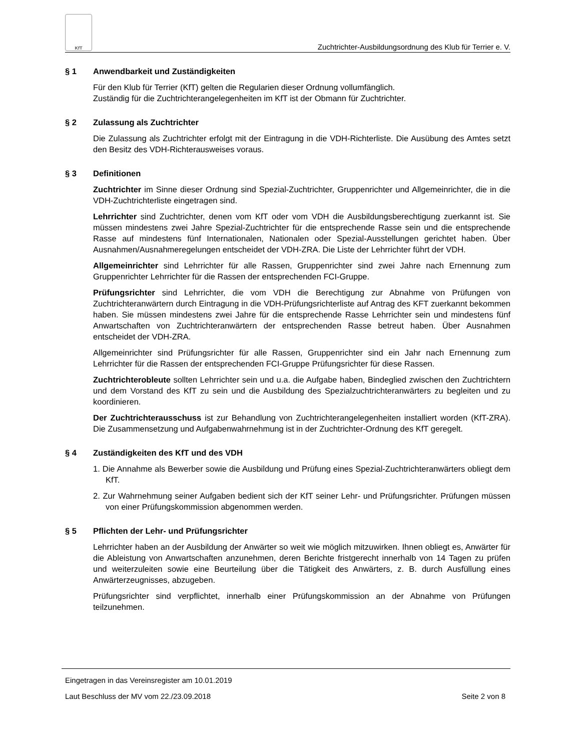KfT
Zuchtrichter-Ausbildungsordnung des Klub für Terrier e. V.
§ 1 Anwendbarkeit und Zuständigkeiten
Für den Klub für Terrier (KfT) gelten die Regularien dieser Ordnung vollumfänglich.
Zuständig für die Zuchtrichterangelegenheiten im KfT ist der Obmann für Zuchtrichter.
§ 2 Zulassung als Zuchtrichter
Die Zulassung als Zuchtrichter erfolgt mit der Eintragung in die VDH-Richterliste. Die Ausübung des Amtes setzt den Besitz des VDH-Richterausweises voraus.
§ 3 Definitionen
Zuchtrichter im Sinne dieser Ordnung sind Spezial-Zuchtrichter, Gruppenrichter und Allgemeinrichter, die in die VDH-Zuchtrichterliste eingetragen sind.
Lehrrichter sind Zuchtrichter, denen vom KfT oder vom VDH die Ausbildungsberechtigung zuerkannt ist. Sie müssen mindestens zwei Jahre Spezial-Zuchtrichter für die entsprechende Rasse sein und die entsprechende Rasse auf mindestens fünf Internationalen, Nationalen oder Spezial-Ausstellungen gerichtet haben. Über Ausnahmen/Ausnahmeregelungen entscheidet der VDH-ZRA. Die Liste der Lehrrichter führt der VDH.
Allgemeinrichter sind Lehrrichter für alle Rassen, Gruppenrichter sind zwei Jahre nach Ernennung zum Gruppenrichter Lehrrichter für die Rassen der entsprechenden FCI-Gruppe.
Prüfungsrichter sind Lehrrichter, die vom VDH die Berechtigung zur Abnahme von Prüfungen von Zuchtrichteranwärtern durch Eintragung in die VDH-Prüfungsrichterliste auf Antrag des KFT zuerkannt bekommen haben. Sie müssen mindestens zwei Jahre für die entsprechende Rasse Lehrrichter sein und mindestens fünf Anwartschaften von Zuchtrichteranwärtern der entsprechenden Rasse betreut haben. Über Ausnahmen entscheidet der VDH-ZRA.
Allgemeinrichter sind Prüfungsrichter für alle Rassen, Gruppenrichter sind ein Jahr nach Ernennung zum Lehrrichter für die Rassen der entsprechenden FCI-Gruppe Prüfungsrichter für diese Rassen.
Zuchtrichterobleute sollten Lehrrichter sein und u.a. die Aufgabe haben, Bindeglied zwischen den Zuchtrichtern und dem Vorstand des KfT zu sein und die Ausbildung des Spezialzuchtrichteranwärters zu begleiten und zu koordinieren.
Der Zuchtrichterausschuss ist zur Behandlung von Zuchtrichterangelegenheiten installiert worden (KfT-ZRA). Die Zusammensetzung und Aufgabenwahrnehmung ist in der Zuchtrichter-Ordnung des KfT geregelt.
§ 4 Zuständigkeiten des KfT und des VDH
1. Die Annahme als Bewerber sowie die Ausbildung und Prüfung eines Spezial-Zuchtrichteranwärters obliegt dem KfT.
2. Zur Wahrnehmung seiner Aufgaben bedient sich der KfT seiner Lehr- und Prüfungsrichter. Prüfungen müssen von einer Prüfungskommission abgenommen werden.
§ 5 Pflichten der Lehr- und Prüfungsrichter
Lehrrichter haben an der Ausbildung der Anwärter so weit wie möglich mitzuwirken. Ihnen obliegt es, Anwärter für die Ableistung von Anwartschaften anzunehmen, deren Berichte fristgerecht innerhalb von 14 Tagen zu prüfen und weiterzuleiten sowie eine Beurteilung über die Tätigkeit des Anwärters, z. B. durch Ausfüllung eines Anwärterzeugnisses, abzugeben.
Prüfungsrichter sind verpflichtet, innerhalb einer Prüfungskommission an der Abnahme von Prüfungen teilzunehmen.
Eingetragen in das Vereinsregister am 10.01.2019
Laut Beschluss der MV vom 22./23.09.2018 Seite 2 von 8